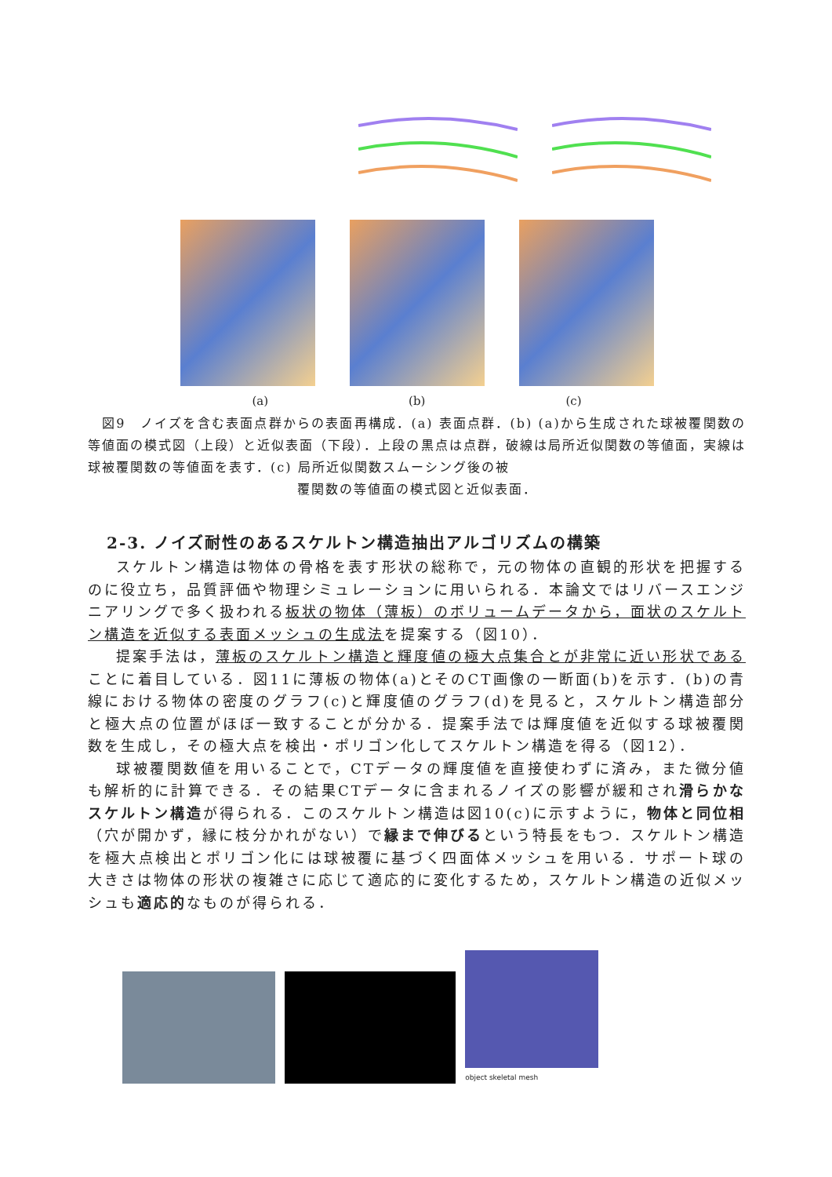(a) (b) (c)
　図9　ノイズを含む表面点群からの表面再構成．(a) 表面点群．(b) (a)から生成された球被覆関数の等値面の模式図（上段）と近似表面（下段）．上段の黒点は点群，破線は局所近似関数の等値面，実線は球被覆関数の等値面を表す．(c) 局所近似関数スムーシング後の被
覆関数の等値面の模式図と近似表面．
2-3. ノイズ耐性のあるスケルトン構造抽出アルゴリズムの構築
スケルトン構造は物体の骨格を表す形状の総称で，元の物体の直観的形状を把握するのに役立ち，品質評価や物理シミュレーションに用いられる．本論文ではリバースエンジニアリングで多く扱われる板状の物体（薄板）のボリュームデータから，面状のスケルトン構造を近似する表面メッシュの生成法を提案する（図10）．
提案手法は，薄板のスケルトン構造と輝度値の極大点集合とが非常に近い形状であることに着目している．図11に薄板の物体(a)とそのCT画像の一断面(b)を示す．(b)の青線における物体の密度のグラフ(c)と輝度値のグラフ(d)を見ると，スケルトン構造部分と極大点の位置がほぼ一致することが分かる．提案手法では輝度値を近似する球被覆関数を生成し，その極大点を検出・ポリゴン化してスケルトン構造を得る（図12）．
球被覆関数値を用いることで，CTデータの輝度値を直接使わずに済み，また微分値も解析的に計算できる．その結果CTデータに含まれるノイズの影響が緩和され滑らかなスケルトン構造が得られる．このスケルトン構造は図10(c)に示すように，物体と同位相（穴が開かず，縁に枝分かれがない）で縁まで伸びるという特長をもつ．スケルトン構造を極大点検出とポリゴン化には球被覆に基づく四面体メッシュを用いる．サポート球の大きさは物体の形状の複雑さに応じて適応的に変化するため，スケルトン構造の近似メッシュも適応的なものが得られる．
object skeletal mesh